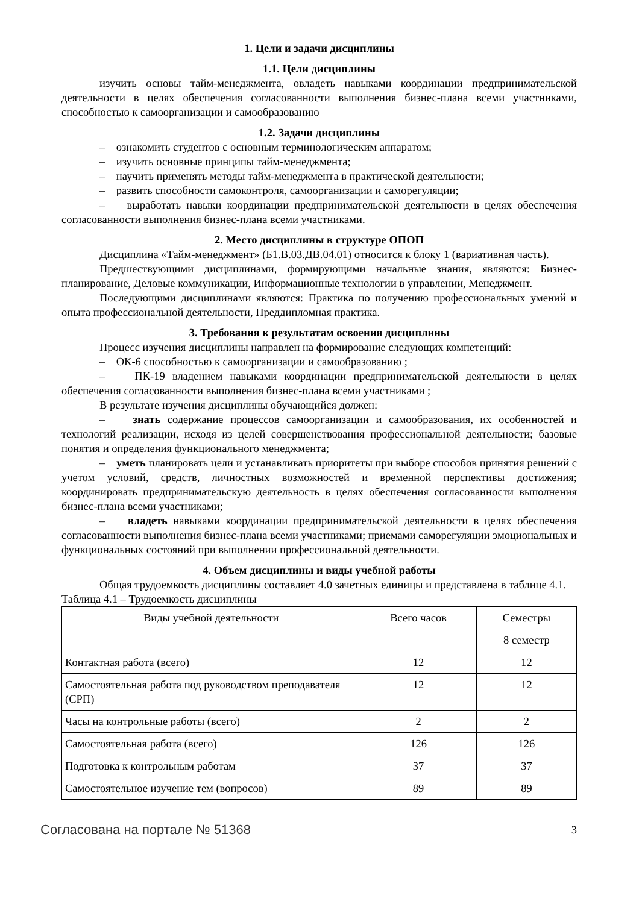1. Цели и задачи дисциплины
1.1. Цели дисциплины
изучить основы тайм-менеджмента, овладеть навыками координации предпринимательской деятельности в целях обеспечения согласованности выполнения бизнес-плана всеми участниками, способностью к самоорганизации и самообразованию
1.2. Задачи дисциплины
– ознакомить студентов с основным терминологическим аппаратом;
– изучить основные принципы тайм-менеджмента;
– научить применять методы тайм-менеджмента в практической деятельности;
– развить способности самоконтроля, самоорганизации и саморегуляции;
– выработать навыки координации предпринимательской деятельности в целях обеспечения согласованности выполнения бизнес-плана всеми участниками.
2. Место дисциплины в структуре ОПОП
Дисциплина «Тайм-менеджмент» (Б1.В.03.ДВ.04.01) относится к блоку 1 (вариативная часть).
Предшествующими дисциплинами, формирующими начальные знания, являются: Бизнес-планирование, Деловые коммуникации, Информационные технологии в управлении, Менеджмент.
Последующими дисциплинами являются: Практика по получению профессиональных умений и опыта профессиональной деятельности, Преддипломная практика.
3. Требования к результатам освоения дисциплины
Процесс изучения дисциплины направлен на формирование следующих компетенций:
– ОК-6 способностью к самоорганизации и самообразованию ;
– ПК-19 владением навыками координации предпринимательской деятельности в целях обеспечения согласованности выполнения бизнес-плана всеми участниками ;
В результате изучения дисциплины обучающийся должен:
– знать содержание процессов самоорганизации и самообразования, их особенностей и технологий реализации, исходя из целей совершенствования профессиональной деятельности; базовые понятия и определения функционального менеджмента;
– уметь планировать цели и устанавливать приоритеты при выборе способов принятия решений с учетом условий, средств, личностных возможностей и временной перспективы достижения; координировать предпринимательскую деятельность в целях обеспечения согласованности выполнения бизнес-плана всеми участниками;
– владеть навыками координации предпринимательской деятельности в целях обеспечения согласованности выполнения бизнес-плана всеми участниками; приемами саморегуляции эмоциональных и функциональных состояний при выполнении профессиональной деятельности.
4. Объем дисциплины и виды учебной работы
Общая трудоемкость дисциплины составляет 4.0 зачетных единицы и представлена в таблице 4.1.
Таблица 4.1 – Трудоемкость дисциплины
| Виды учебной деятельности | Всего часов | Семестры |
| --- | --- | --- |
| | | 8 семестр |
| Контактная работа (всего) | 12 | 12 |
| Самостоятельная работа под руководством преподавателя (СРП) | 12 | 12 |
| Часы на контрольные работы (всего) | 2 | 2 |
| Самостоятельная работа (всего) | 126 | 126 |
| Подготовка к контрольным работам | 37 | 37 |
| Самостоятельное изучение тем (вопросов) | 89 | 89 |
Согласована на портале № 51368 3